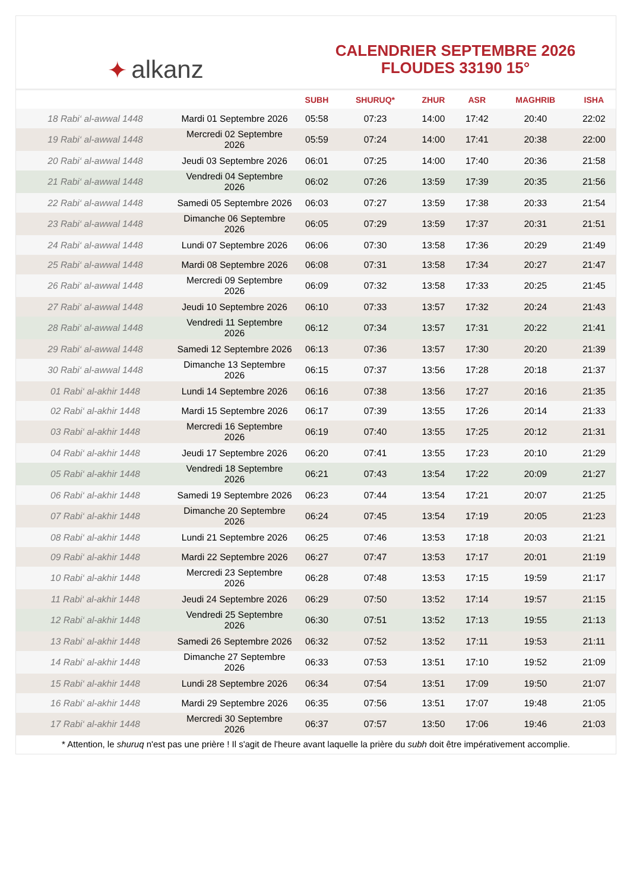✦ alkanz
CALENDRIER SEPTEMBRE 2026
FLOUDES 33190 15°
| | | SUBH | SHURUQ* | ZHUR | ASR | MAGHRIB | ISHA |
| --- | --- | --- | --- | --- | --- | --- | --- |
| 18 Rabi‘ al-awwal 1448 | Mardi 01 Septembre 2026 | 05:58 | 07:23 | 14:00 | 17:42 | 20:40 | 22:02 |
| 19 Rabi‘ al-awwal 1448 | Mercredi 02 Septembre 2026 | 05:59 | 07:24 | 14:00 | 17:41 | 20:38 | 22:00 |
| 20 Rabi‘ al-awwal 1448 | Jeudi 03 Septembre 2026 | 06:01 | 07:25 | 14:00 | 17:40 | 20:36 | 21:58 |
| 21 Rabi‘ al-awwal 1448 | Vendredi 04 Septembre 2026 | 06:02 | 07:26 | 13:59 | 17:39 | 20:35 | 21:56 |
| 22 Rabi‘ al-awwal 1448 | Samedi 05 Septembre 2026 | 06:03 | 07:27 | 13:59 | 17:38 | 20:33 | 21:54 |
| 23 Rabi‘ al-awwal 1448 | Dimanche 06 Septembre 2026 | 06:05 | 07:29 | 13:59 | 17:37 | 20:31 | 21:51 |
| 24 Rabi‘ al-awwal 1448 | Lundi 07 Septembre 2026 | 06:06 | 07:30 | 13:58 | 17:36 | 20:29 | 21:49 |
| 25 Rabi‘ al-awwal 1448 | Mardi 08 Septembre 2026 | 06:08 | 07:31 | 13:58 | 17:34 | 20:27 | 21:47 |
| 26 Rabi‘ al-awwal 1448 | Mercredi 09 Septembre 2026 | 06:09 | 07:32 | 13:58 | 17:33 | 20:25 | 21:45 |
| 27 Rabi‘ al-awwal 1448 | Jeudi 10 Septembre 2026 | 06:10 | 07:33 | 13:57 | 17:32 | 20:24 | 21:43 |
| 28 Rabi‘ al-awwal 1448 | Vendredi 11 Septembre 2026 | 06:12 | 07:34 | 13:57 | 17:31 | 20:22 | 21:41 |
| 29 Rabi‘ al-awwal 1448 | Samedi 12 Septembre 2026 | 06:13 | 07:36 | 13:57 | 17:30 | 20:20 | 21:39 |
| 30 Rabi‘ al-awwal 1448 | Dimanche 13 Septembre 2026 | 06:15 | 07:37 | 13:56 | 17:28 | 20:18 | 21:37 |
| 01 Rabi‘ al-akhir 1448 | Lundi 14 Septembre 2026 | 06:16 | 07:38 | 13:56 | 17:27 | 20:16 | 21:35 |
| 02 Rabi‘ al-akhir 1448 | Mardi 15 Septembre 2026 | 06:17 | 07:39 | 13:55 | 17:26 | 20:14 | 21:33 |
| 03 Rabi‘ al-akhir 1448 | Mercredi 16 Septembre 2026 | 06:19 | 07:40 | 13:55 | 17:25 | 20:12 | 21:31 |
| 04 Rabi‘ al-akhir 1448 | Jeudi 17 Septembre 2026 | 06:20 | 07:41 | 13:55 | 17:23 | 20:10 | 21:29 |
| 05 Rabi‘ al-akhir 1448 | Vendredi 18 Septembre 2026 | 06:21 | 07:43 | 13:54 | 17:22 | 20:09 | 21:27 |
| 06 Rabi‘ al-akhir 1448 | Samedi 19 Septembre 2026 | 06:23 | 07:44 | 13:54 | 17:21 | 20:07 | 21:25 |
| 07 Rabi‘ al-akhir 1448 | Dimanche 20 Septembre 2026 | 06:24 | 07:45 | 13:54 | 17:19 | 20:05 | 21:23 |
| 08 Rabi‘ al-akhir 1448 | Lundi 21 Septembre 2026 | 06:25 | 07:46 | 13:53 | 17:18 | 20:03 | 21:21 |
| 09 Rabi‘ al-akhir 1448 | Mardi 22 Septembre 2026 | 06:27 | 07:47 | 13:53 | 17:17 | 20:01 | 21:19 |
| 10 Rabi‘ al-akhir 1448 | Mercredi 23 Septembre 2026 | 06:28 | 07:48 | 13:53 | 17:15 | 19:59 | 21:17 |
| 11 Rabi‘ al-akhir 1448 | Jeudi 24 Septembre 2026 | 06:29 | 07:50 | 13:52 | 17:14 | 19:57 | 21:15 |
| 12 Rabi‘ al-akhir 1448 | Vendredi 25 Septembre 2026 | 06:30 | 07:51 | 13:52 | 17:13 | 19:55 | 21:13 |
| 13 Rabi‘ al-akhir 1448 | Samedi 26 Septembre 2026 | 06:32 | 07:52 | 13:52 | 17:11 | 19:53 | 21:11 |
| 14 Rabi‘ al-akhir 1448 | Dimanche 27 Septembre 2026 | 06:33 | 07:53 | 13:51 | 17:10 | 19:52 | 21:09 |
| 15 Rabi‘ al-akhir 1448 | Lundi 28 Septembre 2026 | 06:34 | 07:54 | 13:51 | 17:09 | 19:50 | 21:07 |
| 16 Rabi‘ al-akhir 1448 | Mardi 29 Septembre 2026 | 06:35 | 07:56 | 13:51 | 17:07 | 19:48 | 21:05 |
| 17 Rabi‘ al-akhir 1448 | Mercredi 30 Septembre 2026 | 06:37 | 07:57 | 13:50 | 17:06 | 19:46 | 21:03 |
* Attention, le shuruq n'est pas une prière ! Il s'agit de l'heure avant laquelle la prière du subh doit être impérativement accomplie.